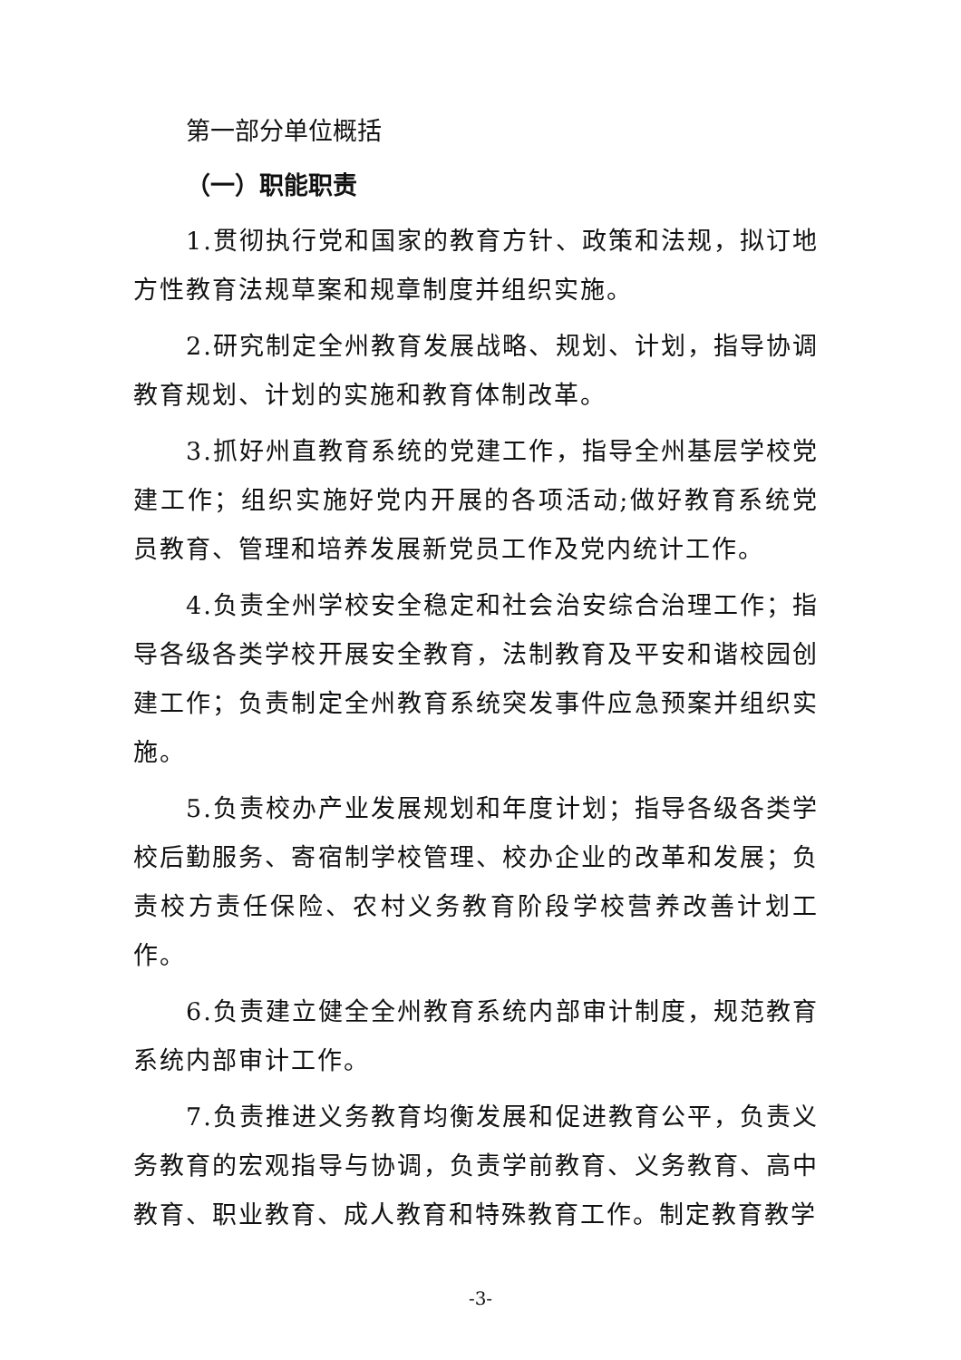第一部分单位概括
（一）职能职责
1.贯彻执行党和国家的教育方针、政策和法规，拟订地方性教育法规草案和规章制度并组织实施。
2.研究制定全州教育发展战略、规划、计划，指导协调教育规划、计划的实施和教育体制改革。
3.抓好州直教育系统的党建工作，指导全州基层学校党建工作；组织实施好党内开展的各项活动;做好教育系统党员教育、管理和培养发展新党员工作及党内统计工作。
4.负责全州学校安全稳定和社会治安综合治理工作；指导各级各类学校开展安全教育，法制教育及平安和谐校园创建工作；负责制定全州教育系统突发事件应急预案并组织实施。
5.负责校办产业发展规划和年度计划；指导各级各类学校后勤服务、寄宿制学校管理、校办企业的改革和发展；负责校方责任保险、农村义务教育阶段学校营养改善计划工作。
6.负责建立健全全州教育系统内部审计制度，规范教育系统内部审计工作。
7.负责推进义务教育均衡发展和促进教育公平，负责义务教育的宏观指导与协调，负责学前教育、义务教育、高中教育、职业教育、成人教育和特殊教育工作。制定教育教学
-3-